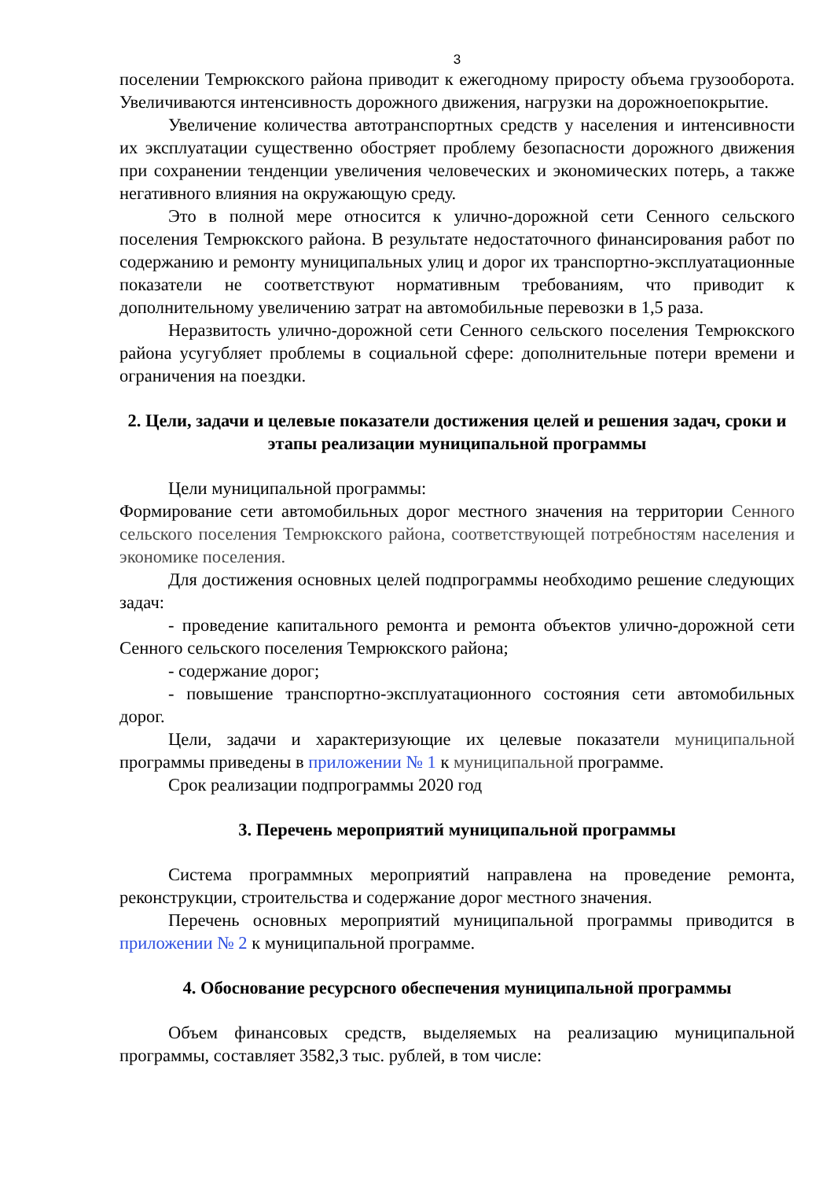3
поселении Темрюкского района приводит к ежегодному приросту объема грузооборота. Увеличиваются интенсивность дорожного движения, нагрузки на дорожноепокрытие.
Увеличение количества автотранспортных средств у населения и интенсивности их эксплуатации существенно обостряет проблему безопасности дорожного движения при сохранении тенденции увеличения человеческих и экономических потерь, а также негативного влияния на окружающую среду.
Это в полной мере относится к улично-дорожной сети Сенного сельского поселения Темрюкского района. В результате недостаточного финансирования работ по содержанию и ремонту муниципальных улиц и дорог их транспортно-эксплуатационные показатели не соответствуют нормативным требованиям, что приводит к дополнительному увеличению затрат на автомобильные перевозки в 1,5 раза.
Неразвитость улично-дорожной сети Сенного сельского поселения Темрюкского района усугубляет проблемы в социальной сфере: дополнительные потери времени и ограничения на поездки.
2. Цели, задачи и целевые показатели достижения целей и решения задач, сроки и этапы реализации муниципальной программы
Цели муниципальной программы:
Формирование сети автомобильных дорог местного значения на территории Сенного сельского поселения Темрюкского района, соответствующей потребностям населения и экономике поселения.
Для достижения основных целей подпрограммы необходимо решение следующих задач:
- проведение капитального ремонта и ремонта объектов улично-дорожной сети Сенного сельского поселения Темрюкского района;
- содержание дорог;
- повышение транспортно-эксплуатационного состояния сети автомобильных дорог.
Цели, задачи и характеризующие их целевые показатели муниципальной программы приведены в приложении № 1 к муниципальной программе.
Срок реализации подпрограммы 2020 год
3. Перечень мероприятий муниципальной программы
Система программных мероприятий направлена на проведение ремонта, реконструкции, строительства и содержание дорог местного значения.
Перечень основных мероприятий муниципальной программы приводится в приложении № 2 к муниципальной программе.
4. Обоснование ресурсного обеспечения муниципальной программы
Объем финансовых средств, выделяемых на реализацию муниципальной программы, составляет 3582,3 тыс. рублей, в том числе: